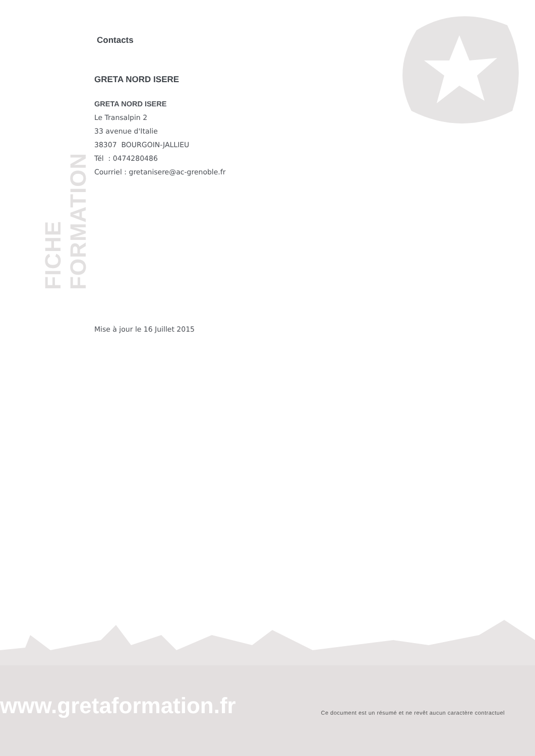FICHE FORMATION
Contacts
GRETA NORD ISERE
GRETA NORD ISERE
Le Transalpin 2
33 avenue d'Italie
38307 BOURGOIN-JALLIEU
Tél : 0474280486
Courriel : gretanisere@ac-grenoble.fr
Mise à jour le 16 Juillet 2015
www.gretaformation.fr
Ce document est un résumé et ne revêt aucun caractère contractuel